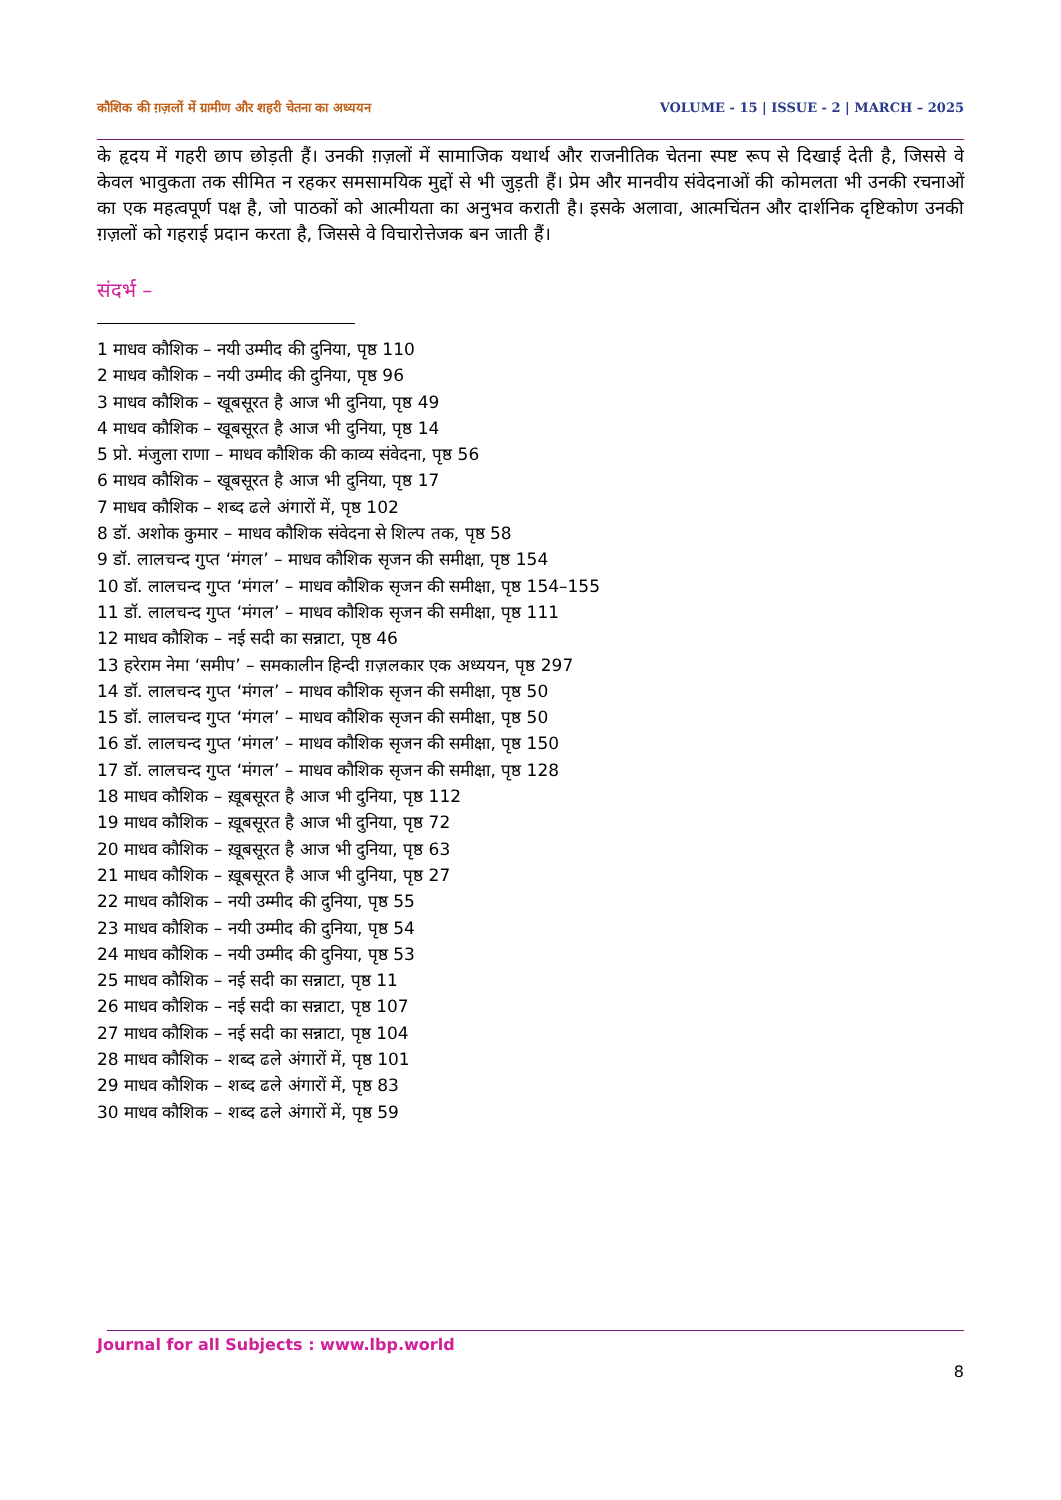कौशिक की ग़ज़लों में ग्रामीण और शहरी चेतना का अध्ययन VOLUME - 15 | ISSUE - 2 | MARCH – 2025
के हृदय में गहरी छाप छोड़ती हैं। उनकी ग़ज़लों में सामाजिक यथार्थ और राजनीतिक चेतना स्पष्ट रूप से दिखाई देती है, जिससे वे केवल भावुकता तक सीमित न रहकर समसामयिक मुद्दों से भी जुड़ती हैं। प्रेम और मानवीय संवेदनाओं की कोमलता भी उनकी रचनाओं का एक महत्वपूर्ण पक्ष है, जो पाठकों को आत्मीयता का अनुभव कराती है। इसके अलावा, आत्मचिंतन और दार्शनिक दृष्टिकोण उनकी ग़ज़लों को गहराई प्रदान करता है, जिससे वे विचारोत्तेजक बन जाती हैं।
संदर्भ –
1 माधव कौशिक – नयी उम्मीद की दुनिया, पृष्ठ 110
2 माधव कौशिक – नयी उम्मीद की दुनिया, पृष्ठ 96
3 माधव कौशिक – खूबसूरत है आज भी दुनिया, पृष्ठ 49
4 माधव कौशिक – खूबसूरत है आज भी दुनिया, पृष्ठ 14
5 प्रो. मंजुला राणा – माधव कौशिक की काव्य संवेदना, पृष्ठ 56
6 माधव कौशिक – खूबसूरत है आज भी दुनिया, पृष्ठ 17
7 माधव कौशिक – शब्द ढले अंगारों में, पृष्ठ 102
8 डॉ. अशोक कुमार – माधव कौशिक संवेदना से शिल्प तक, पृष्ठ 58
9 डॉ. लालचन्द गुप्त ‘मंगल’ – माधव कौशिक सृजन की समीक्षा, पृष्ठ 154
10 डॉ. लालचन्द गुप्त ‘मंगल’ – माधव कौशिक सृजन की समीक्षा, पृष्ठ 154–155
11 डॉ. लालचन्द गुप्त ‘मंगल’ – माधव कौशिक सृजन की समीक्षा, पृष्ठ 111
12 माधव कौशिक – नई सदी का सन्नाटा, पृष्ठ 46
13 हरेराम नेमा ‘समीप’ – समकालीन हिन्दी ग़ज़लकार एक अध्ययन, पृष्ठ 297
14 डॉ. लालचन्द गुप्त ‘मंगल’ – माधव कौशिक सृजन की समीक्षा, पृष्ठ 50
15 डॉ. लालचन्द गुप्त ‘मंगल’ – माधव कौशिक सृजन की समीक्षा, पृष्ठ 50
16 डॉ. लालचन्द गुप्त ‘मंगल’ – माधव कौशिक सृजन की समीक्षा, पृष्ठ 150
17 डॉ. लालचन्द गुप्त ‘मंगल’ – माधव कौशिक सृजन की समीक्षा, पृष्ठ 128
18 माधव कौशिक – ख़ूबसूरत है आज भी दुनिया, पृष्ठ 112
19 माधव कौशिक – ख़ूबसूरत है आज भी दुनिया, पृष्ठ 72
20 माधव कौशिक – ख़ूबसूरत है आज भी दुनिया, पृष्ठ 63
21 माधव कौशिक – ख़ूबसूरत है आज भी दुनिया, पृष्ठ 27
22 माधव कौशिक – नयी उम्मीद की दुनिया, पृष्ठ 55
23 माधव कौशिक – नयी उम्मीद की दुनिया, पृष्ठ 54
24 माधव कौशिक – नयी उम्मीद की दुनिया, पृष्ठ 53
25 माधव कौशिक – नई सदी का सन्नाटा, पृष्ठ 11
26 माधव कौशिक – नई सदी का सन्नाटा, पृष्ठ 107
27 माधव कौशिक – नई सदी का सन्नाटा, पृष्ठ 104
28 माधव कौशिक – शब्द ढले अंगारों में, पृष्ठ 101
29 माधव कौशिक – शब्द ढले अंगारों में, पृष्ठ 83
30 माधव कौशिक – शब्द ढले अंगारों में, पृष्ठ 59
Journal for all Subjects : www.lbp.world
8